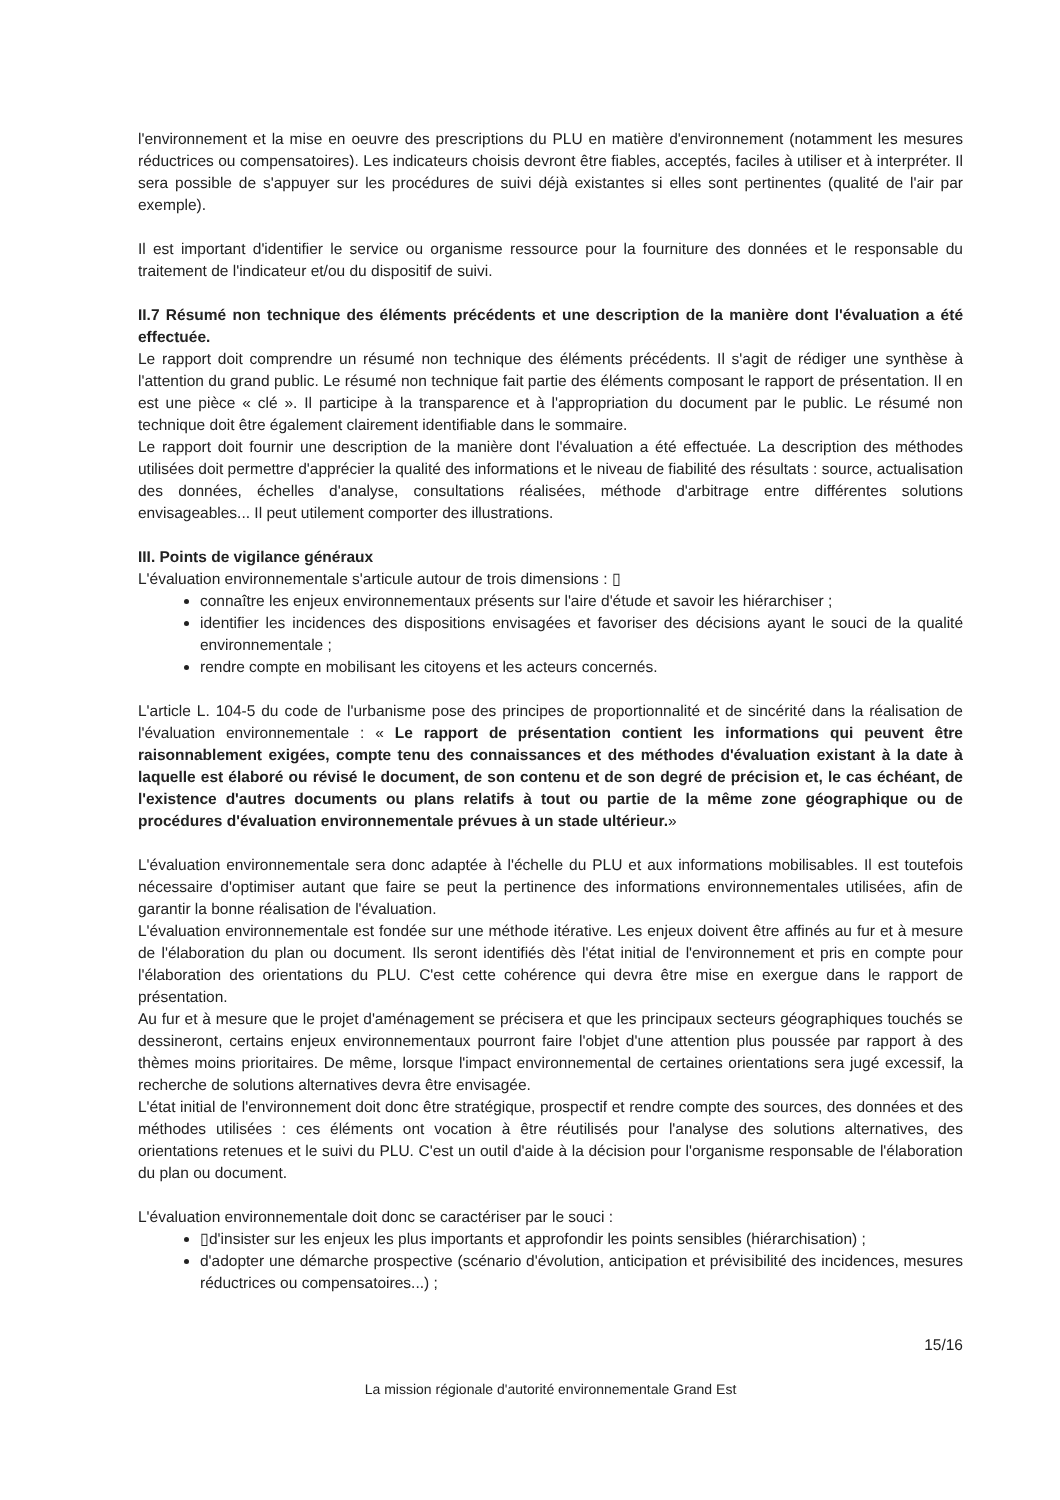l'environnement et la mise en oeuvre des prescriptions du PLU en matière d'environnement (notamment les mesures réductrices ou compensatoires). Les indicateurs choisis devront être fiables, acceptés, faciles à utiliser et à interpréter. Il sera possible de s'appuyer sur les procédures de suivi déjà existantes si elles sont pertinentes (qualité de l'air par exemple).
Il est important d'identifier le service ou organisme ressource pour la fourniture des données et le responsable du traitement de l'indicateur et/ou du dispositif de suivi.
II.7 Résumé non technique des éléments précédents et une description de la manière dont l'évaluation a été effectuée.
Le rapport doit comprendre un résumé non technique des éléments précédents. Il s'agit de rédiger une synthèse à l'attention du grand public. Le résumé non technique fait partie des éléments composant le rapport de présentation. Il en est une pièce « clé ». Il participe à la transparence et à l'appropriation du document par le public. Le résumé non technique doit être également clairement identifiable dans le sommaire.
Le rapport doit fournir une description de la manière dont l'évaluation a été effectuée. La description des méthodes utilisées doit permettre d'apprécier la qualité des informations et le niveau de fiabilité des résultats : source, actualisation des données, échelles d'analyse, consultations réalisées, méthode d'arbitrage entre différentes solutions envisageables... Il peut utilement comporter des illustrations.
III. Points de vigilance généraux
L'évaluation environnementale s'articule autour de trois dimensions : ▯
connaître les enjeux environnementaux présents sur l'aire d'étude et savoir les hiérarchiser ;
identifier les incidences des dispositions envisagées et favoriser des décisions ayant le souci de la qualité environnementale ;
rendre compte en mobilisant les citoyens et les acteurs concernés.
L'article L. 104-5 du code de l'urbanisme pose des principes de proportionnalité et de sincérité dans la réalisation de l'évaluation environnementale : « Le rapport de présentation contient les informations qui peuvent être raisonnablement exigées, compte tenu des connaissances et des méthodes d'évaluation existant à la date à laquelle est élaboré ou révisé le document, de son contenu et de son degré de précision et, le cas échéant, de l'existence d'autres documents ou plans relatifs à tout ou partie de la même zone géographique ou de procédures d'évaluation environnementale prévues à un stade ultérieur.»
L'évaluation environnementale sera donc adaptée à l'échelle du PLU et aux informations mobilisables. Il est toutefois nécessaire d'optimiser autant que faire se peut la pertinence des informations environnementales utilisées, afin de garantir la bonne réalisation de l'évaluation.
L'évaluation environnementale est fondée sur une méthode itérative. Les enjeux doivent être affinés au fur et à mesure de l'élaboration du plan ou document. Ils seront identifiés dès l'état initial de l'environnement et pris en compte pour l'élaboration des orientations du PLU. C'est cette cohérence qui devra être mise en exergue dans le rapport de présentation.
Au fur et à mesure que le projet d'aménagement se précisera et que les principaux secteurs géographiques touchés se dessineront, certains enjeux environnementaux pourront faire l'objet d'une attention plus poussée par rapport à des thèmes moins prioritaires. De même, lorsque l'impact environnemental de certaines orientations sera jugé excessif, la recherche de solutions alternatives devra être envisagée.
L'état initial de l'environnement doit donc être stratégique, prospectif et rendre compte des sources, des données et des méthodes utilisées : ces éléments ont vocation à être réutilisés pour l'analyse des solutions alternatives, des orientations retenues et le suivi du PLU. C'est un outil d'aide à la décision pour l'organisme responsable de l'élaboration du plan ou document.
L'évaluation environnementale doit donc se caractériser par le souci :
▯d'insister sur les enjeux les plus importants et approfondir les points sensibles (hiérarchisation) ;
d'adopter une démarche prospective (scénario d'évolution, anticipation et prévisibilité des incidences, mesures réductrices ou compensatoires...) ;
15/16
La mission régionale d'autorité environnementale Grand Est